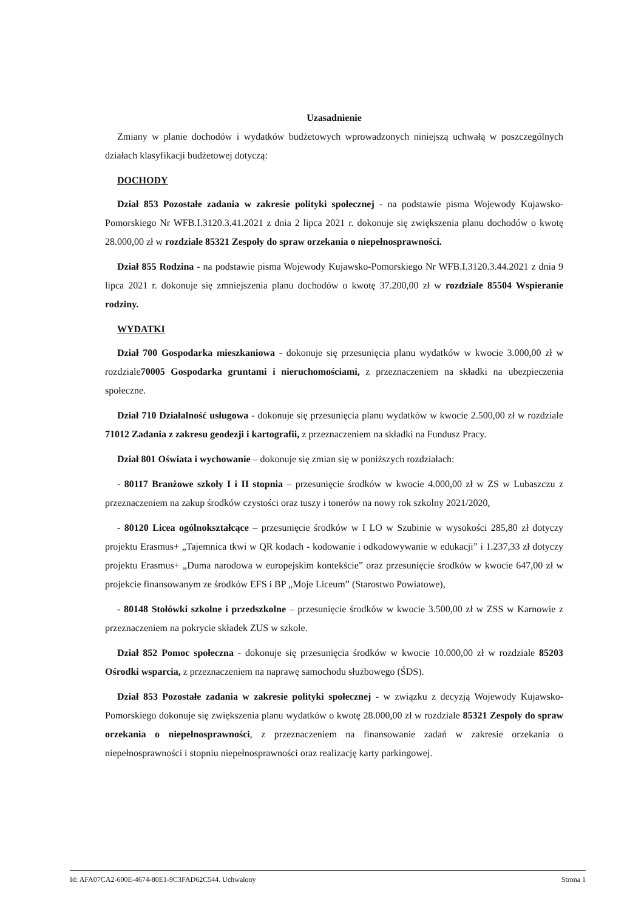Uzasadnienie
Zmiany w planie dochodów i wydatków budżetowych wprowadzonych niniejszą uchwałą w poszczególnych działach klasyfikacji budżetowej dotyczą:
DOCHODY
Dział 853 Pozostałe zadania w zakresie polityki społecznej - na podstawie pisma Wojewody Kujawsko-Pomorskiego Nr WFB.I.3120.3.41.2021 z dnia 2 lipca 2021 r. dokonuje się zwiększenia planu dochodów o kwotę 28.000,00 zł w rozdziale 85321 Zespoły do spraw orzekania o niepełnosprawności.
Dział 855 Rodzina - na podstawie pisma Wojewody Kujawsko-Pomorskiego Nr WFB.I.3120.3.44.2021 z dnia 9 lipca 2021 r. dokonuje się zmniejszenia planu dochodów o kwotę 37.200,00 zł w rozdziale 85504 Wspieranie rodziny.
WYDATKI
Dział 700 Gospodarka mieszkaniowa - dokonuje się przesunięcia planu wydatków w kwocie 3.000,00 zł w rozdziale70005 Gospodarka gruntami i nieruchomościami, z przeznaczeniem na składki na ubezpieczenia społeczne.
Dział 710 Działalność usługowa - dokonuje się przesunięcia planu wydatków w kwocie 2.500,00 zł w rozdziale 71012 Zadania z zakresu geodezji i kartografii, z przeznaczeniem na składki na Fundusz Pracy.
Dział 801 Oświata i wychowanie – dokonuje się zmian się w poniższych rozdziałach:
- 80117 Branżowe szkoły I i II stopnia – przesunięcie środków w kwocie 4.000,00 zł w ZS w Lubaszczu z przeznaczeniem na zakup środków czystości oraz tuszy i tonerów na nowy rok szkolny 2021/2020,
- 80120 Licea ogólnokształcące – przesunięcie środków w I LO w Szubinie w wysokości 285,80 zł dotyczy projektu Erasmus+ „Tajemnica tkwi w QR kodach - kodowanie i odkodowywanie w edukacji” i 1.237,33 zł dotyczy projektu Erasmus+ „Duma narodowa w europejskim kontekście” oraz przesunięcie środków w kwocie 647,00 zł w projekcie finansowanym ze środków EFS i BP „Moje Liceum” (Starostwo Powiatowe),
- 80148 Stołówki szkolne i przedszkolne – przesunięcie środków w kwocie 3.500,00 zł w ZSS w Karnowie z przeznaczeniem na pokrycie składek ZUS w szkole.
Dział 852 Pomoc społeczna - dokonuje się przesunięcia środków w kwocie 10.000,00 zł w rozdziale 85203 Ośrodki wsparcia, z przeznaczeniem na naprawę samochodu służbowego (ŚDS).
Dział 853 Pozostałe zadania w zakresie polityki społecznej - w związku z decyzją Wojewody Kujawsko-Pomorskiego dokonuje się zwiększenia planu wydatków o kwotę 28.000,00 zł w rozdziale 85321 Zespoły do spraw orzekania o niepełnosprawności, z przeznaczeniem na finansowanie zadań w zakresie orzekania o niepełnosprawności i stopniu niepełnosprawności oraz realizację karty parkingowej.
Id: AFA07CA2-600E-4674-80E1-9C3FAD62C544. Uchwalony Strona 1